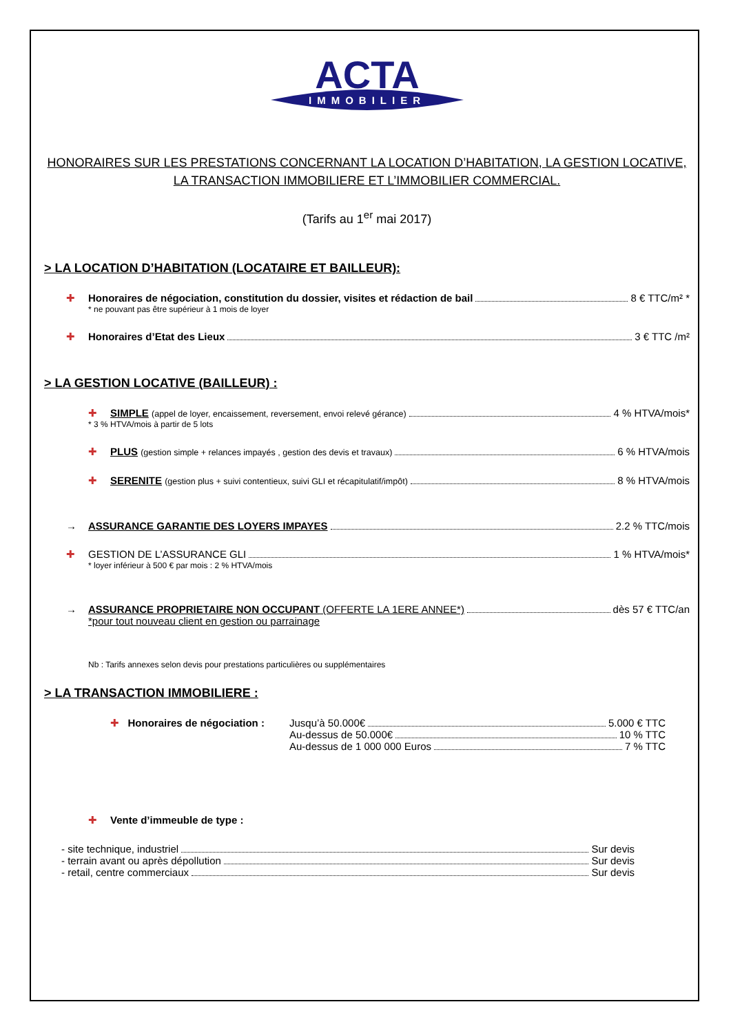ACTA
IMMOBILIER
HONORAIRES SUR LES PRESTATIONS CONCERNANT LA LOCATION D’HABITATION, LA GESTION LOCATIVE,
LA TRANSACTION IMMOBILIERE ET L’IMMOBILIER COMMERCIAL.
(Tarifs au 1<sup>er</sup> mai 2017)
> LA LOCATION D’HABITATION (LOCATAIRE ET BAILLEUR):
✚ Honoraires de négociation, constitution du dossier, visites et rédaction de bail 8 € TTC/m² *
* ne pouvant pas être supérieur à 1 mois de loyer
✚ Honoraires d’Etat des Lieux 3 € TTC /m²
> LA GESTION LOCATIVE (BAILLEUR) :
✚ SIMPLE (appel de loyer, encaissement, reversement, envoi relevé gérance) 4 % HTVA/mois*
* 3 % HTVA/mois à partir de 5 lots
✚ PLUS (gestion simple + relances impayés , gestion des devis et travaux) 6 % HTVA/mois
✚ SERENITE (gestion plus + suivi contentieux, suivi GLI et récapitulatif/impôt) 8 % HTVA/mois
→ ASSURANCE GARANTIE DES LOYERS IMPAYES 2.2 % TTC/mois
✚ GESTION DE L’ASSURANCE GLI 1 % HTVA/mois*
* loyer inférieur à 500 € par mois : 2 % HTVA/mois
→ ASSURANCE PROPRIETAIRE NON OCCUPANT (OFFERTE LA 1ERE ANNEE*) dès 57 € TTC/an
*pour tout nouveau client en gestion ou parrainage
Nb : Tarifs annexes selon devis pour prestations particulières ou supplémentaires
> LA TRANSACTION IMMOBILIERE :
✚ Honoraires de négociation :
Jusqu’à 50.000€ 5.000 € TTC
Au-dessus de 50.000€ 10 % TTC
Au-dessus de 1 000 000 Euros 7 % TTC
✚ Vente d’immeuble de type :
- site technique, industriel Sur devis
- terrain avant ou après dépollution Sur devis
- retail, centre commerciaux Sur devis